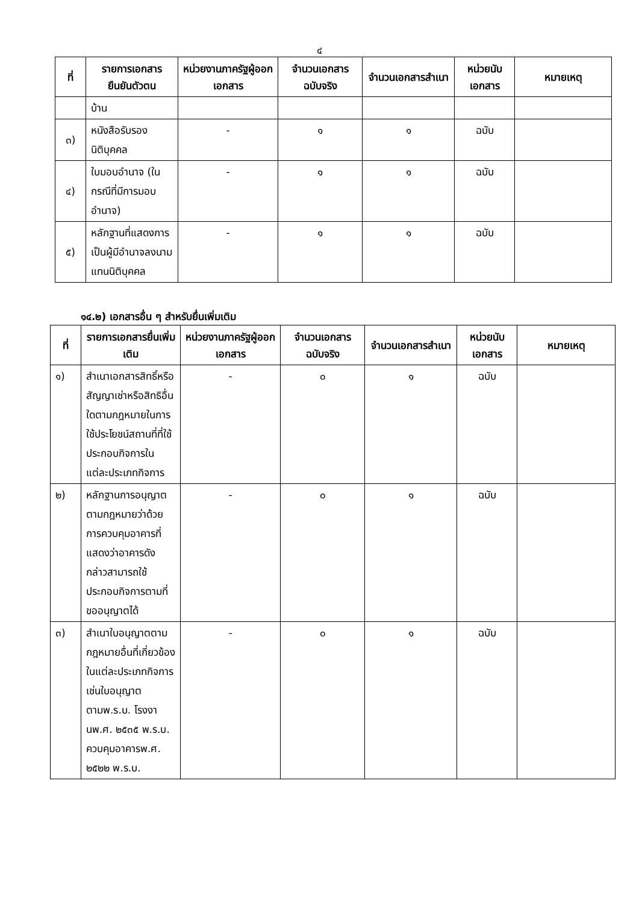๔
| ที่ | รายการเอกสารยืนยันตัวตน | หน่วยงานภาครัฐผู้ออกเอกสาร | จำนวนเอกสารฉบับจริง | จำนวนเอกสารสำเนา | หน่วยนับเอกสาร | หมายเหตุ |
| --- | --- | --- | --- | --- | --- | --- |
| | บ้าน | | | | | |
| ๓) | หนังสือรับรองนิติบุคคล | - | ๑ | ๑ | ฉบับ | |
| ๔) | ใบมอบอำนาจ (ในกรณีที่มีการมอบอำนาจ) | - | ๑ | ๑ | ฉบับ | |
| ๕) | หลักฐานที่แสดงการเป็นผู้มีอำนาจลงนามแทนนิติบุคคล | - | ๑ | ๑ | ฉบับ | |
๑๔.๒) เอกสารอื่น ๆ สำหรับยื่นเพิ่มเติม
| ที่ | รายการเอกสารยื่นเพิ่มเติม | หน่วยงานภาครัฐผู้ออกเอกสาร | จำนวนเอกสารฉบับจริง | จำนวนเอกสารสำเนา | หน่วยนับเอกสาร | หมายเหตุ |
| --- | --- | --- | --- | --- | --- | --- |
| ๑) | สำเนาเอกสารสิทธิ์หรือสัญญาเช่าหรือสิทธิอื่นใดตามกฎหมายในการใช้ประโยชน์สถานที่ที่ใช้ประกอบกิจการในแต่ละประเภทกิจการ | - | ๐ | ๑ | ฉบับ | |
| ๒) | หลักฐานการอนุญาตตามกฎหมายว่าด้วยการควบคุมอาคารที่แสดงว่าอาคารดังกล่าวสามารถใช้ประกอบกิจการตามที่ขออนุญาตได้ | - | ๐ | ๑ | ฉบับ | |
| ๓) | สำเนาใบอนุญาตตามกฎหมายอื่นที่เกี่ยวข้องในแต่ละประเภทกิจการเช่นใบอนุญาตตามพ.ร.บ. โรงงานพ.ศ. ๒๕๓๕ พ.ร.บ. ควบคุมอาคารพ.ศ. ๒๕๒๒ พ.ร.บ. | - | ๐ | ๑ | ฉบับ | |